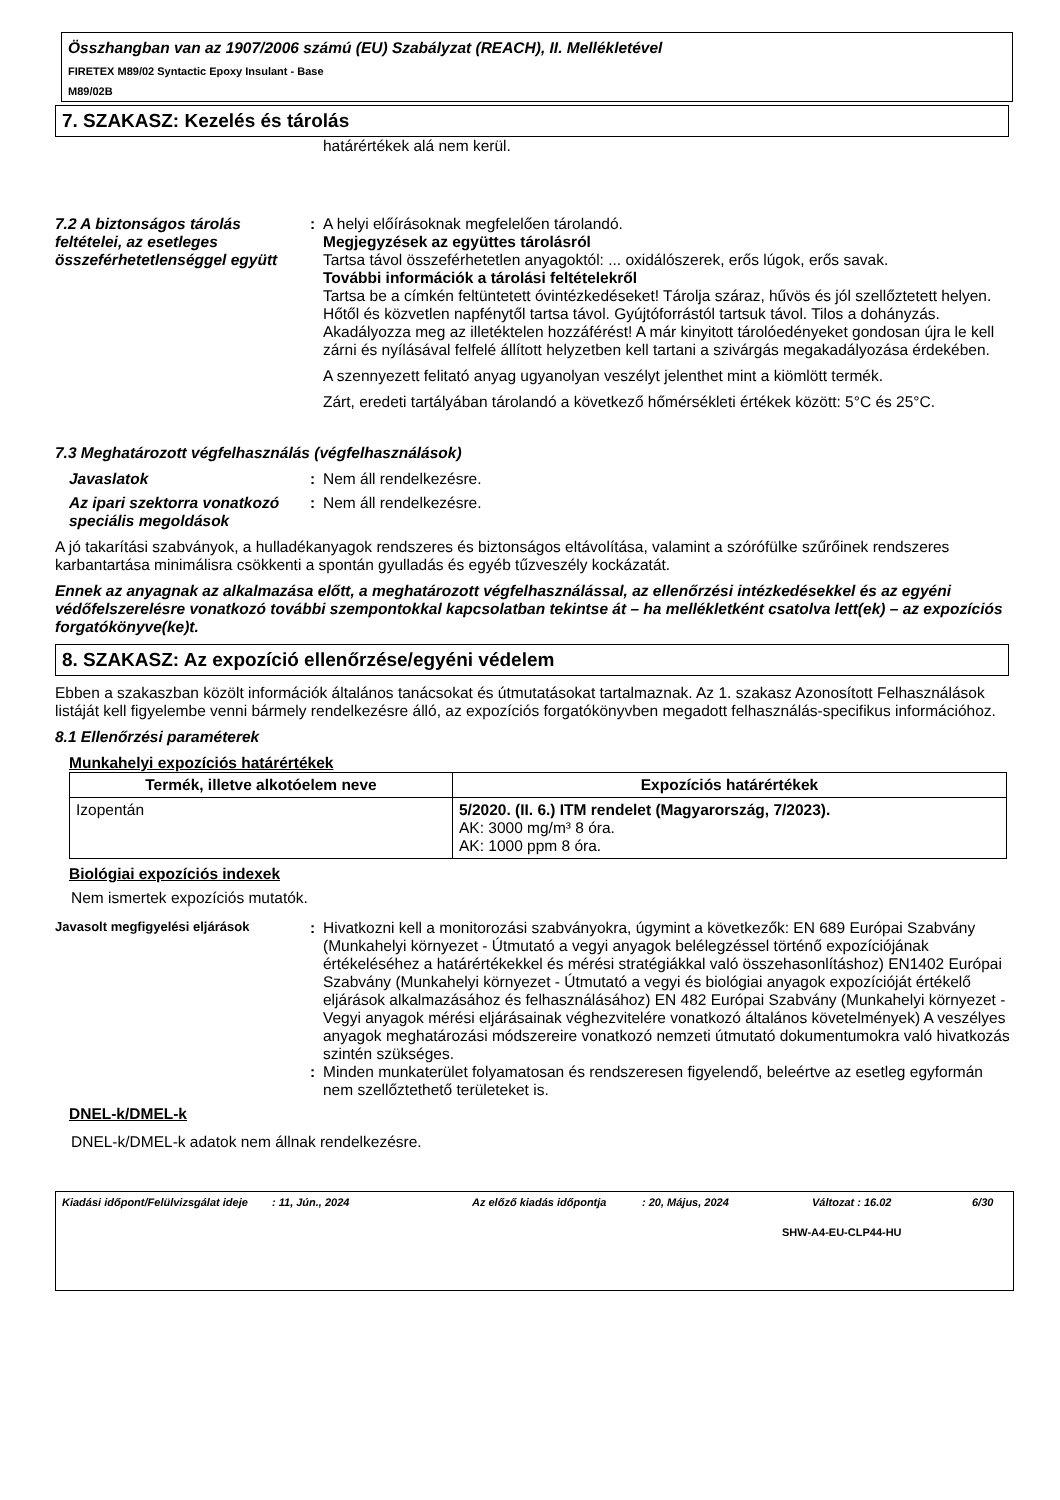Összhangban van az 1907/2006 számú (EU) Szabályzat (REACH), II. Mellékletével
FIRETEX M89/02 Syntactic Epoxy Insulant - Base
M89/02B
7. SZAKASZ: Kezelés és tárolás
határértékek alá nem kerül.
7.2 A biztonságos tárolás feltételei, az esetleges összeférhetetlenséggel együtt
: A helyi előírásoknak megfelelően tárolandó.
Megjegyzések az együttes tárolásról
Tartsa távol összeférhetetlen anyagoktól: ... oxidálószerek, erős lúgok, erős savak.
További információk a tárolási feltételekről
Tartsa be a címkén feltüntetett óvintézkedéseket! Tárolja száraz, hűvös és jól szellőztetett helyen. Hőtől és közvetlen napfénytől tartsa távol. Gyújtóforrástól tartsuk távol. Tilos a dohányzás. Akadályozza meg az illetéktelen hozzáférést! A már kinyitott tárolóedényeket gondosan újra le kell zárni és nyílásával felfelé állított helyzetben kell tartani a szivárgás megakadályozása érdekében.
A szennyezett felitató anyag ugyanolyan veszélyt jelenthet mint a kiömlött termék.
Zárt, eredeti tartályában tárolandó a következő hőmérsékleti értékek között: 5°C és 25°C.
7.3 Meghatározott végfelhasználás (végfelhasználások)
Javaslatok : Nem áll rendelkezésre.
Az ipari szektorra vonatkozó speciális megoldások
: Nem áll rendelkezésre.
A jó takarítási szabványok, a hulladékanyagok rendszeres és biztonságos eltávolítása, valamint a szórófülke szűrőinek rendszeres karbantartása minimálisra csökkenti a spontán gyulladás és egyéb tűzveszély kockázatát.
Ennek az anyagnak az alkalmazása előtt, a meghatározott végfelhasználással, az ellenőrzési intézkedésekkel és az egyéni védőfelszerelésre vonatkozó további szempontokkal kapcsolatban tekintse át – ha mellékletként csatolva lett(ek) – az expozíciós forgatókönyve(ke)t.
8. SZAKASZ: Az expozíció ellenőrzése/egyéni védelem
Ebben a szakaszban közölt információk általános tanácsokat és útmutatásokat tartalmaznak. Az 1. szakasz Azonosított Felhasználások listáját kell figyelembe venni bármely rendelkezésre álló, az expozíciós forgatókönyvben megadott felhasználás-specifikus információhoz.
8.1 Ellenőrzési paraméterek
Munkahelyi expozíciós határértékek
| Termék, illetve alkotóelem neve | Expozíciós határértékek |
| --- | --- |
| Izopentán | 5/2020. (II. 6.) ITM rendelet (Magyarország, 7/2023). AK: 3000 mg/m³ 8 óra. AK: 1000 ppm 8 óra. |
Biológiai expozíciós indexek
Nem ismertek expozíciós mutatók.
Javasolt megfigyelési eljárások
: Hivatkozni kell a monitorozási szabványokra, úgymint a következők: EN 689 Európai Szabvány (Munkahelyi környezet - Útmutató a vegyi anyagok belélegzéssel történő expozíciójának értékeléséhez a határértékekkel és mérési stratégiákkal való összehasonlításhoz) EN1402 Európai Szabvány (Munkahelyi környezet - Útmutató a vegyi és biológiai anyagok expozícióját értékelő eljárások alkalmazásához és felhasználásához) EN 482 Európai Szabvány (Munkahelyi környezet - Vegyi anyagok mérési eljárásainak véghezvitelére vonatkozó általános követelmények) A veszélyes anyagok meghatározási módszereire vonatkozó nemzeti útmutató dokumentumokra való hivatkozás szintén szükséges.
: Minden munkaterület folyamatosan és rendszeresen figyelendő, beleértve az esetleg egyformán nem szellőztethető területeket is.
DNEL-k/DMEL-k
DNEL-k/DMEL-k adatok nem állnak rendelkezésre.
Kiadási időpont/Felülvizsgálat ideje
: 11, Jún., 2024 Az előző kiadás időpontja
: 20, Május, 2024 Változat : 16.02 6/30
SHW-A4-EU-CLP44-HU